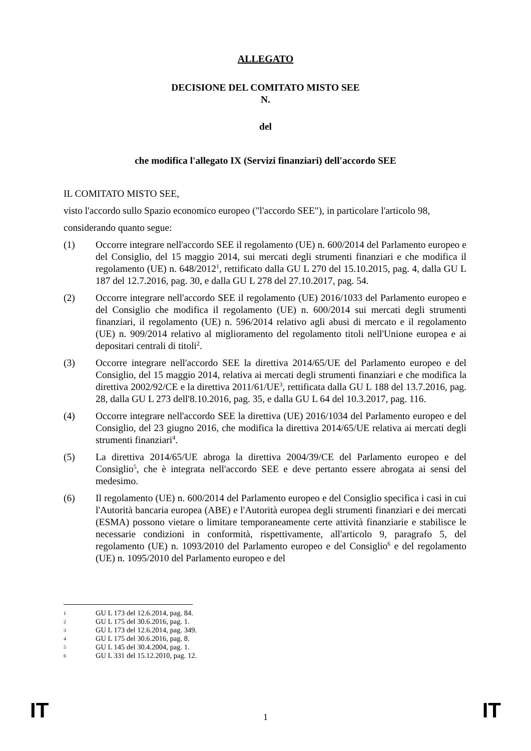ALLEGATO
DECISIONE DEL COMITATO MISTO SEE
N.
del
che modifica l'allegato IX (Servizi finanziari) dell'accordo SEE
IL COMITATO MISTO SEE,
visto l'accordo sullo Spazio economico europeo ("l'accordo SEE"), in particolare l'articolo 98,
considerando quanto segue:
(1) Occorre integrare nell'accordo SEE il regolamento (UE) n. 600/2014 del Parlamento europeo e del Consiglio, del 15 maggio 2014, sui mercati degli strumenti finanziari e che modifica il regolamento (UE) n. 648/2012<sup>1</sup>, rettificato dalla GU L 270 del 15.10.2015, pag. 4, dalla GU L 187 del 12.7.2016, pag. 30, e dalla GU L 278 del 27.10.2017, pag. 54.
(2) Occorre integrare nell'accordo SEE il regolamento (UE) 2016/1033 del Parlamento europeo e del Consiglio che modifica il regolamento (UE) n. 600/2014 sui mercati degli strumenti finanziari, il regolamento (UE) n. 596/2014 relativo agli abusi di mercato e il regolamento (UE) n. 909/2014 relativo al miglioramento del regolamento titoli nell'Unione europea e ai depositari centrali di titoli<sup>2</sup>.
(3) Occorre integrare nell'accordo SEE la direttiva 2014/65/UE del Parlamento europeo e del Consiglio, del 15 maggio 2014, relativa ai mercati degli strumenti finanziari e che modifica la direttiva 2002/92/CE e la direttiva 2011/61/UE<sup>3</sup>, rettificata dalla GU L 188 del 13.7.2016, pag. 28, dalla GU L 273 dell'8.10.2016, pag. 35, e dalla GU L 64 del 10.3.2017, pag. 116.
(4) Occorre integrare nell'accordo SEE la direttiva (UE) 2016/1034 del Parlamento europeo e del Consiglio, del 23 giugno 2016, che modifica la direttiva 2014/65/UE relativa ai mercati degli strumenti finanziari<sup>4</sup>.
(5) La direttiva 2014/65/UE abroga la direttiva 2004/39/CE del Parlamento europeo e del Consiglio<sup>5</sup>, che è integrata nell'accordo SEE e deve pertanto essere abrogata ai sensi del medesimo.
(6) Il regolamento (UE) n. 600/2014 del Parlamento europeo e del Consiglio specifica i casi in cui l'Autorità bancaria europea (ABE) e l'Autorità europea degli strumenti finanziari e dei mercati (ESMA) possono vietare o limitare temporaneamente certe attività finanziarie e stabilisce le necessarie condizioni in conformità, rispettivamente, all'articolo 9, paragrafo 5, del regolamento (UE) n. 1093/2010 del Parlamento europeo e del Consiglio<sup>6</sup> e del regolamento (UE) n. 1095/2010 del Parlamento europeo e del
1 GU L 173 del 12.6.2014, pag. 84.
2 GU L 175 del 30.6.2016, pag. 1.
3 GU L 173 del 12.6.2014, pag. 349.
4 GU L 175 del 30.6.2016, pag. 8.
5 GU L 145 del 30.4.2004, pag. 1.
6 GU L 331 del 15.12.2010, pag. 12.
IT 1 IT